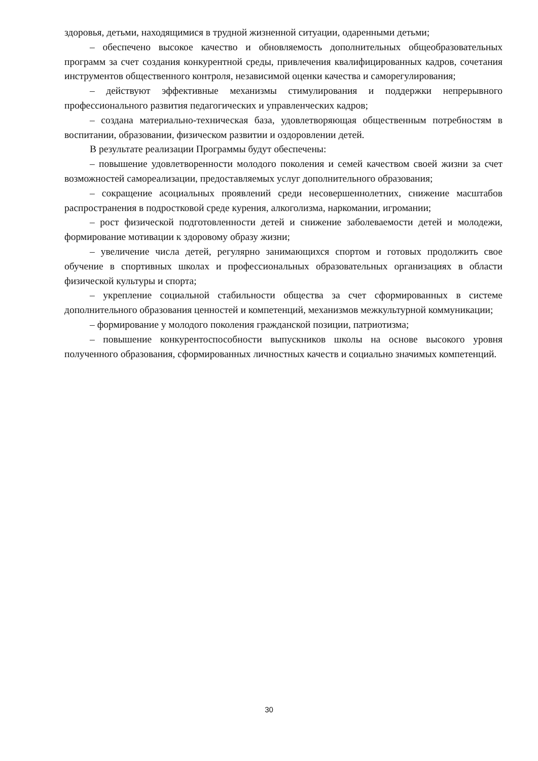здоровья, детьми, находящимися в трудной жизненной ситуации, одаренными детьми;
– обеспечено высокое качество и обновляемость дополнительных общеобразовательных программ за счет создания конкурентной среды, привлечения квалифицированных кадров, сочетания инструментов общественного контроля, независимой оценки качества и саморегулирования;
– действуют эффективные механизмы стимулирования и поддержки непрерывного профессионального развития педагогических и управленческих кадров;
– создана материально-техническая база, удовлетворяющая общественным потребностям в воспитании, образовании, физическом развитии и оздоровлении детей.
В результате реализации Программы будут обеспечены:
– повышение удовлетворенности молодого поколения и семей качеством своей жизни за счет возможностей самореализации, предоставляемых услуг дополнительного образования;
– сокращение асоциальных проявлений среди несовершеннолетних, снижение масштабов распространения в подростковой среде курения, алкоголизма, наркомании, игромании;
– рост физической подготовленности детей и снижение заболеваемости детей и молодежи, формирование мотивации к здоровому образу жизни;
– увеличение числа детей, регулярно занимающихся спортом и готовых продолжить свое обучение в спортивных школах и профессиональных образовательных организациях в области физической культуры и спорта;
– укрепление социальной стабильности общества за счет сформированных в системе дополнительного образования ценностей и компетенций, механизмов межкультурной коммуникации;
– формирование у молодого поколения гражданской позиции, патриотизма;
– повышение конкурентоспособности выпускников школы на основе высокого уровня полученного образования, сформированных личностных качеств и социально значимых компетенций.
30